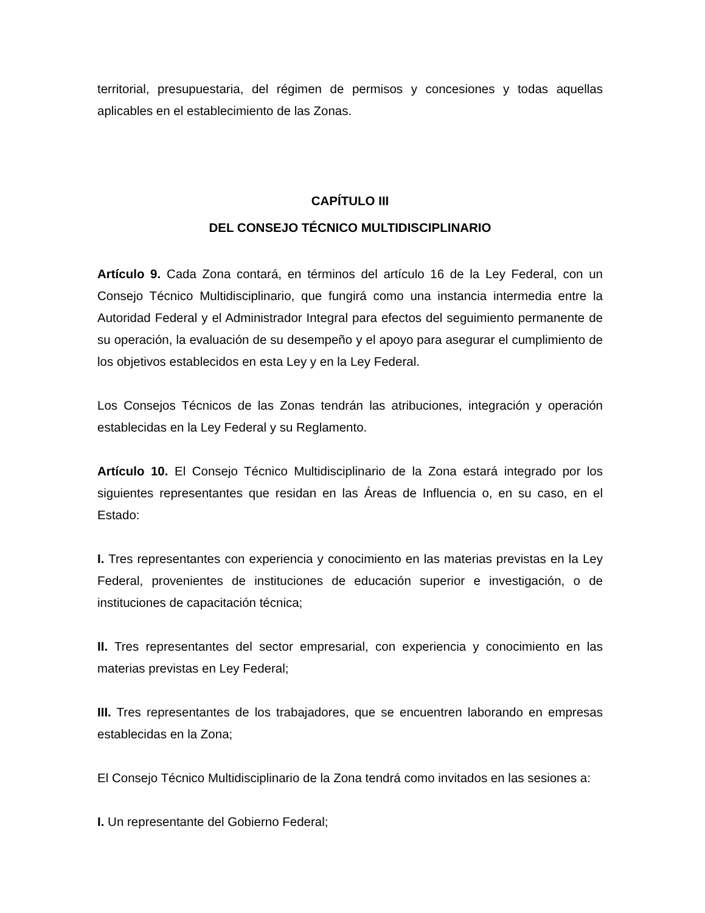territorial, presupuestaria, del régimen de permisos y concesiones y todas aquellas aplicables en el establecimiento de las Zonas.
CAPÍTULO III
DEL CONSEJO TÉCNICO MULTIDISCIPLINARIO
Artículo 9. Cada Zona contará, en términos del artículo 16 de la Ley Federal, con un Consejo Técnico Multidisciplinario, que fungirá como una instancia intermedia entre la Autoridad Federal y el Administrador Integral para efectos del seguimiento permanente de su operación, la evaluación de su desempeño y el apoyo para asegurar el cumplimiento de los objetivos establecidos en esta Ley y en la Ley Federal.
Los Consejos Técnicos de las Zonas tendrán las atribuciones, integración y operación establecidas en la Ley Federal y su Reglamento.
Artículo 10. El Consejo Técnico Multidisciplinario de la Zona estará integrado por los siguientes representantes que residan en las Áreas de Influencia o, en su caso, en el Estado:
I. Tres representantes con experiencia y conocimiento en las materias previstas en la Ley Federal, provenientes de instituciones de educación superior e investigación, o de instituciones de capacitación técnica;
II. Tres representantes del sector empresarial, con experiencia y conocimiento en las materias previstas en Ley Federal;
III. Tres representantes de los trabajadores, que se encuentren laborando en empresas establecidas en la Zona;
El Consejo Técnico Multidisciplinario de la Zona tendrá como invitados en las sesiones a:
I. Un representante del Gobierno Federal;